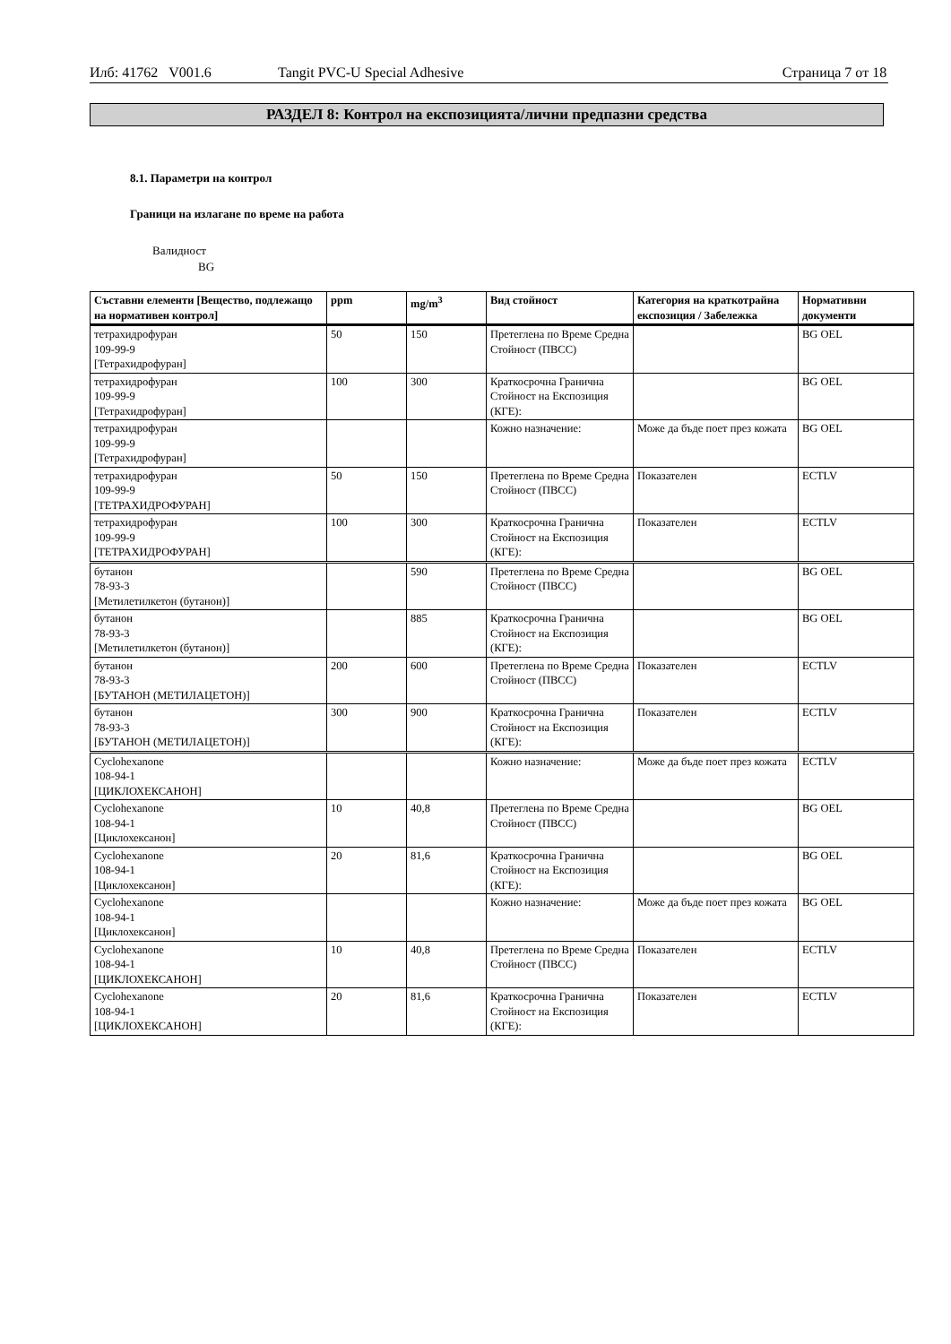Илб: 41762 V001.6 Tangit PVC-U Special Adhesive Страница 7 от 18
РАЗДЕЛ 8: Контрол на експозицията/лични предпазни средства
8.1. Параметри на контрол
Граници на излагане по време на работа
Валидност
BG
| Съставни елементи [Вещество, подлежащо на нормативен контрол] | ppm | mg/m<sup>3</sup> | Вид стойност | Категория на краткотрайна експозиция / Забележка | Нормативни документи |
| --- | --- | --- | --- | --- | --- |
| тетрахидрофуран 109-99-9 [Тетрахидрофуран] | 50 | 150 | Претеглена по Време Средна Стойност (ПВСС) | | BG OEL |
| тетрахидрофуран 109-99-9 [Тетрахидрофуран] | 100 | 300 | Краткосрочна Гранична Стойност на Експозиция (КГЕ): | | BG OEL |
| тетрахидрофуран 109-99-9 [Тетрахидрофуран] | | | Кожно назначение: | Може да бъде поет през кожата | BG OEL |
| тетрахидрофуран 109-99-9 [ТЕТРАХИДРОФУРАН] | 50 | 150 | Претеглена по Време Средна Стойност (ПВСС) | Показателен | ECTLV |
| тетрахидрофуран 109-99-9 [ТЕТРАХИДРОФУРАН] | 100 | 300 | Краткосрочна Гранична Стойност на Експозиция (КГЕ): | Показателен | ECTLV |
| бутанон 78-93-3 [Метилетилкетон (бутанон)] | | 590 | Претеглена по Време Средна Стойност (ПВСС) | | BG OEL |
| бутанон 78-93-3 [Метилетилкетон (бутанон)] | | 885 | Краткосрочна Гранична Стойност на Експозиция (КГЕ): | | BG OEL |
| бутанон 78-93-3 [БУТАНОН (МЕТИЛАЦЕТОН)] | 200 | 600 | Претеглена по Време Средна Стойност (ПВСС) | Показателен | ECTLV |
| бутанон 78-93-3 [БУТАНОН (МЕТИЛАЦЕТОН)] | 300 | 900 | Краткосрочна Гранична Стойност на Експозиция (КГЕ): | Показателен | ECTLV |
| Cyclohexanone 108-94-1 [ЦИКЛОХЕКСАНОН] | | | Кожно назначение: | Може да бъде поет през кожата | ECTLV |
| Cyclohexanone 108-94-1 [Циклохексанон] | 10 | 40,8 | Претеглена по Време Средна Стойност (ПВСС) | | BG OEL |
| Cyclohexanone 108-94-1 [Циклохексанон] | 20 | 81,6 | Краткосрочна Гранична Стойност на Експозиция (КГЕ): | | BG OEL |
| Cyclohexanone 108-94-1 [Циклохексанон] | | | Кожно назначение: | Може да бъде поет през кожата | BG OEL |
| Cyclohexanone 108-94-1 [ЦИКЛОХЕКСАНОН] | 10 | 40,8 | Претеглена по Време Средна Стойност (ПВСС) | Показателен | ECTLV |
| Cyclohexanone 108-94-1 [ЦИКЛОХЕКСАНОН] | 20 | 81,6 | Краткосрочна Гранична Стойност на Експозиция (КГЕ): | Показателен | ECTLV |